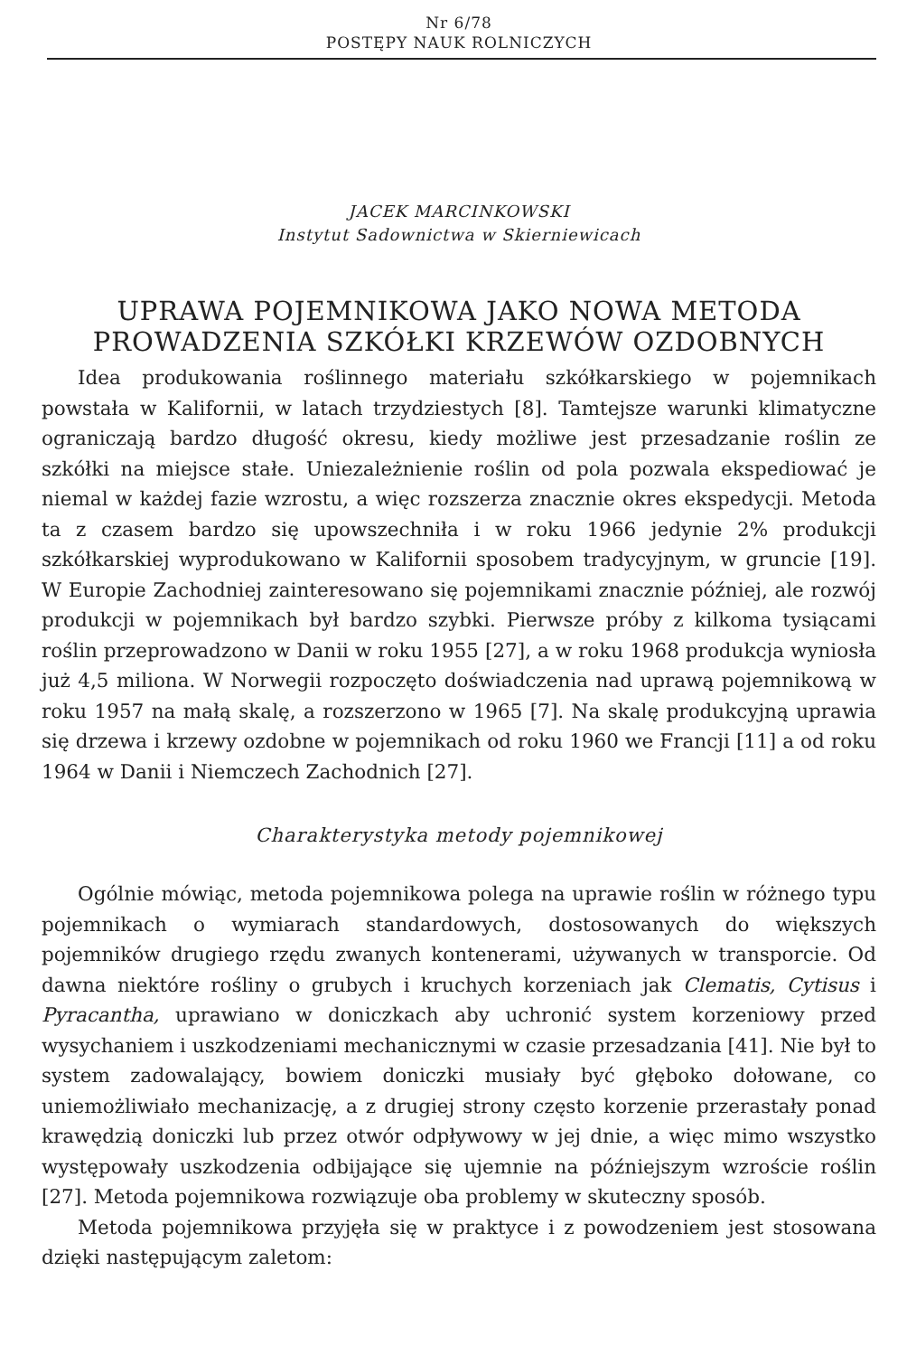Nr 6/78
POSTĘPY NAUK ROLNICZYCH
JACEK MARCINKOWSKI
Instytut Sadownictwa w Skierniewicach
UPRAWA POJEMNIKOWA JAKO NOWA METODA
PROWADZENIA SZKÓŁKI KRZEWÓW OZDOBNYCH
Idea produkowania roślinnego materiału szkółkarskiego w pojemnikach powstała w Kalifornii, w latach trzydziestych [8]. Tamtejsze warunki klimatyczne ograniczają bardzo długość okresu, kiedy możliwe jest przesadzanie roślin ze szkółki na miejsce stałe. Uniezależnienie roślin od pola pozwala ekspediować je niemal w każdej fazie wzrostu, a więc rozszerza znacznie okres ekspedycji. Metoda ta z czasem bardzo się upowszechniła i w roku 1966 jedynie 2% produkcji szkółkarskiej wyprodukowano w Kalifornii sposobem tradycyjnym, w gruncie [19]. W Europie Zachodniej zainteresowano się pojemnikami znacznie później, ale rozwój produkcji w pojemnikach był bardzo szybki. Pierwsze próby z kilkoma tysiącami roślin przeprowadzono w Danii w roku 1955 [27], a w roku 1968 produkcja wyniosła już 4,5 miliona. W Norwegii rozpoczęto doświadczenia nad uprawą pojemnikową w roku 1957 na małą skalę, a rozszerzono w 1965 [7]. Na skalę produkcyjną uprawia się drzewa i krzewy ozdobne w pojemnikach od roku 1960 we Francji [11] a od roku 1964 w Danii i Niemczech Zachodnich [27].
Charakterystyka metody pojemnikowej
Ogólnie mówiąc, metoda pojemnikowa polega na uprawie roślin w różnego typu pojemnikach o wymiarach standardowych, dostosowanych do większych pojemników drugiego rzędu zwanych kontenerami, używanych w transporcie. Od dawna niektóre rośliny o grubych i kruchych korzeniach jak Clematis, Cytisus i Pyracantha, uprawiano w doniczkach aby uchronić system korzeniowy przed wysychaniem i uszkodzeniami mechanicznymi w czasie przesadzania [41]. Nie był to system zadowalający, bowiem doniczki musiały być głęboko dołowane, co uniemożliwiało mechanizację, a z drugiej strony często korzenie przerastały ponad krawędzią doniczki lub przez otwór odpływowy w jej dnie, a więc mimo wszystko występowały uszkodzenia odbijające się ujemnie na późniejszym wzroście roślin [27]. Metoda pojemnikowa rozwiązuje oba problemy w skuteczny sposób.
Metoda pojemnikowa przyjęła się w praktyce i z powodzeniem jest stosowana dzięki następującym zaletom: